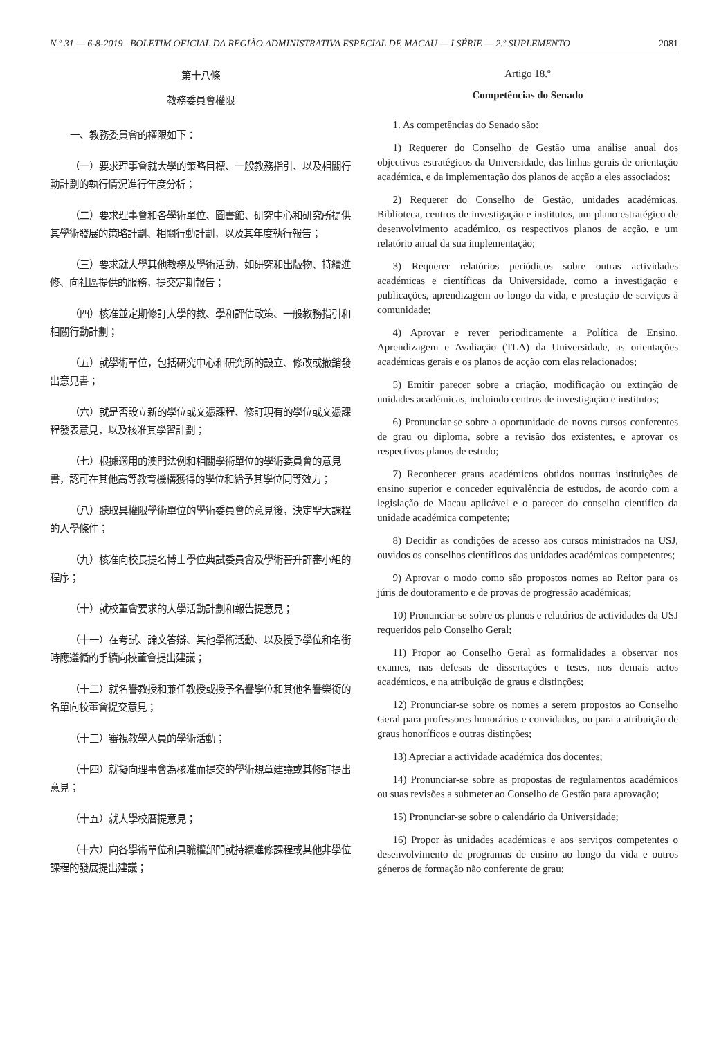N.º 31 — 6-8-2019 BOLETIM OFICIAL DA REGIÃO ADMINISTRATIVA ESPECIAL DE MACAU — I SÉRIE — 2.º SUPLEMENTO 2081
第十八條
教務委員會權限
一、教務委員會的權限如下：
（一）要求理事會就大學的策略目標、一般教務指引、以及相關行動計劃的執行情況進行年度分析；
（二）要求理事會和各學術單位、圖書館、研究中心和研究所提供其學術發展的策略計劃、相關行動計劃，以及其年度執行報告；
（三）要求就大學其他教務及學術活動，如研究和出版物、持續進修、向社區提供的服務，提交定期報告；
（四）核准並定期修訂大學的教、學和評估政策、一般教務指引和相關行動計劃；
（五）就學術單位，包括研究中心和研究所的設立、修改或撤銷發出意見書；
（六）就是否設立新的學位或文憑課程、修訂現有的學位或文憑課程發表意見，以及核准其學習計劃；
（七）根據適用的澳門法例和相關學術單位的學術委員會的意見書，認可在其他高等教育機構獲得的學位和給予其學位同等效力；
（八）聽取具權限學術單位的學術委員會的意見後，決定聖大課程的入學條件；
（九）核准向校長提名博士學位典試委員會及學術晉升評審小組的程序；
（十）就校董會要求的大學活動計劃和報告提意見；
（十一）在考試、論文答辯、其他學術活動、以及授予學位和名銜時應遵循的手續向校董會提出建議；
（十二）就名譽教授和兼任教授或授予名譽學位和其他名譽榮銜的名單向校董會提交意見；
（十三）審視教學人員的學術活動；
（十四）就擬向理事會為核准而提交的學術規章建議或其修訂提出意見；
（十五）就大學校曆提意見；
（十六）向各學術單位和具職權部門就持續進修課程或其他非學位課程的發展提出建議；
Artigo 18.º
Competências do Senado
1. As competências do Senado são:
1) Requerer do Conselho de Gestão uma análise anual dos objectivos estratégicos da Universidade, das linhas gerais de orientação académica, e da implementação dos planos de acção a eles associados;
2) Requerer do Conselho de Gestão, unidades académicas, Biblioteca, centros de investigação e institutos, um plano estratégico de desenvolvimento académico, os respectivos planos de acção, e um relatório anual da sua implementação;
3) Requerer relatórios periódicos sobre outras actividades académicas e científicas da Universidade, como a investigação e publicações, aprendizagem ao longo da vida, e prestação de serviços à comunidade;
4) Aprovar e rever periodicamente a Política de Ensino, Aprendizagem e Avaliação (TLA) da Universidade, as orientações académicas gerais e os planos de acção com elas relacionados;
5) Emitir parecer sobre a criação, modificação ou extinção de unidades académicas, incluindo centros de investigação e institutos;
6) Pronunciar-se sobre a oportunidade de novos cursos conferentes de grau ou diploma, sobre a revisão dos existentes, e aprovar os respectivos planos de estudo;
7) Reconhecer graus académicos obtidos noutras instituições de ensino superior e conceder equivalência de estudos, de acordo com a legislação de Macau aplicável e o parecer do conselho científico da unidade académica competente;
8) Decidir as condições de acesso aos cursos ministrados na USJ, ouvidos os conselhos científicos das unidades académicas competentes;
9) Aprovar o modo como são propostos nomes ao Reitor para os júris de doutoramento e de provas de progressão académicas;
10) Pronunciar-se sobre os planos e relatórios de actividades da USJ requeridos pelo Conselho Geral;
11) Propor ao Conselho Geral as formalidades a observar nos exames, nas defesas de dissertações e teses, nos demais actos académicos, e na atribuição de graus e distinções;
12) Pronunciar-se sobre os nomes a serem propostos ao Conselho Geral para professores honorários e convidados, ou para a atribuição de graus honoríficos e outras distinções;
13) Apreciar a actividade académica dos docentes;
14) Pronunciar-se sobre as propostas de regulamentos académicos ou suas revisões a submeter ao Conselho de Gestão para aprovação;
15) Pronunciar-se sobre o calendário da Universidade;
16) Propor às unidades académicas e aos serviços competentes o desenvolvimento de programas de ensino ao longo da vida e outros géneros de formação não conferente de grau;